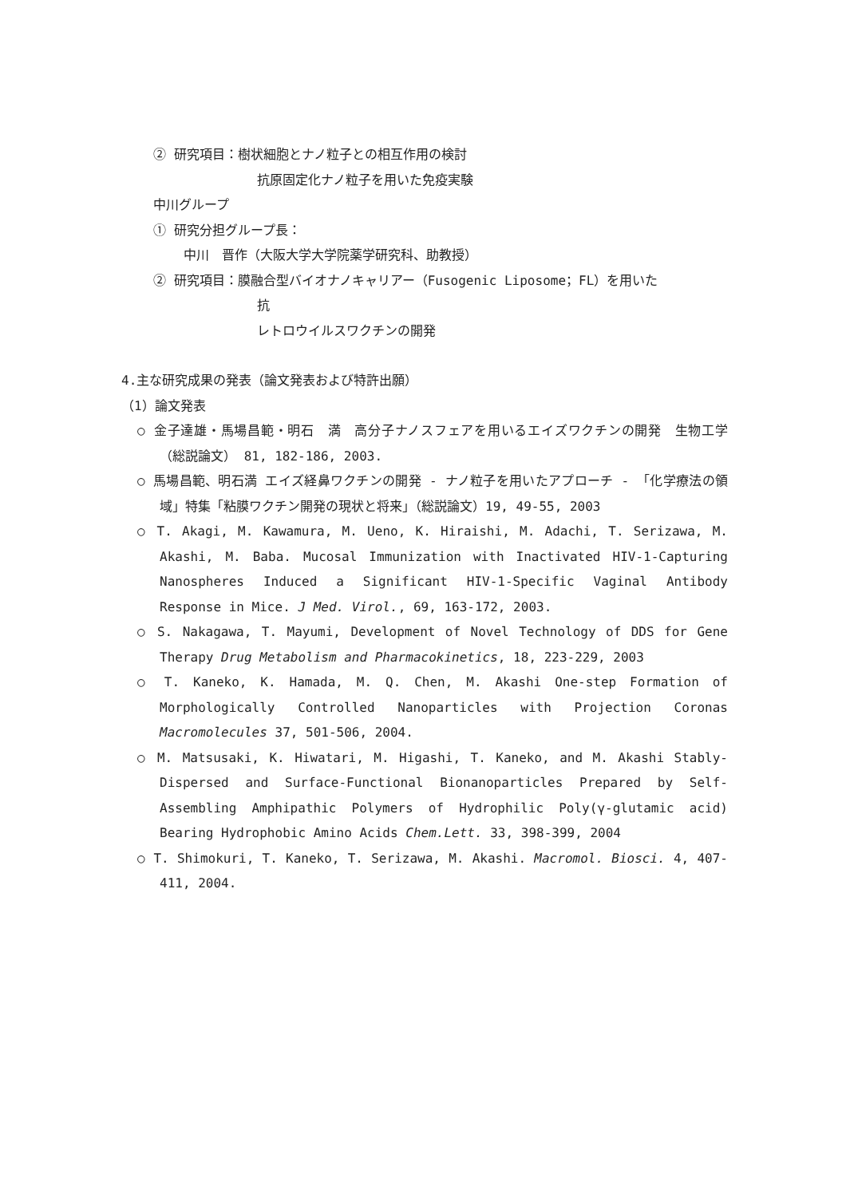② 研究項目：樹状細胞とナノ粒子との相互作用の検討
抗原固定化ナノ粒子を用いた免疫実験
中川グループ
① 研究分担グループ長：
中川　晋作（大阪大学大学院薬学研究科、助教授）
② 研究項目：膜融合型バイオナノキャリアー（Fusogenic Liposome；FL）を用いた
抗
レトロウイルスワクチンの開発
4.主な研究成果の発表（論文発表および特許出願）
（1）論文発表
○ 金子達雄・馬場昌範・明石　満　高分子ナノスフェアを用いるエイズワクチンの開発　生物工学 （総説論文） 81, 182-186, 2003.
○ 馬場昌範、明石満 エイズ経鼻ワクチンの開発 - ナノ粒子を用いたアプローチ - 「化学療法の領域」特集「粘膜ワクチン開発の現状と将来」（総説論文）19, 49-55, 2003
○ T. Akagi, M. Kawamura, M. Ueno, K. Hiraishi, M. Adachi, T. Serizawa, M. Akashi, M. Baba. Mucosal Immunization with Inactivated HIV-1-Capturing Nanospheres Induced a Significant HIV-1-Specific Vaginal Antibody Response in Mice. J Med. Virol., 69, 163-172, 2003.
○ S. Nakagawa, T. Mayumi, Development of Novel Technology of DDS for Gene Therapy Drug Metabolism and Pharmacokinetics, 18, 223-229, 2003
○ T. Kaneko, K. Hamada, M. Q. Chen, M. Akashi One-step Formation of Morphologically Controlled Nanoparticles with Projection Coronas Macromolecules 37, 501-506, 2004.
○ M. Matsusaki, K. Hiwatari, M. Higashi, T. Kaneko, and M. Akashi Stably-Dispersed and Surface-Functional Bionanoparticles Prepared by Self-Assembling Amphipathic Polymers of Hydrophilic Poly(γ-glutamic acid) Bearing Hydrophobic Amino Acids Chem.Lett. 33, 398-399, 2004
○ T. Shimokuri, T. Kaneko, T. Serizawa, M. Akashi. Macromol. Biosci. 4, 407-411, 2004.